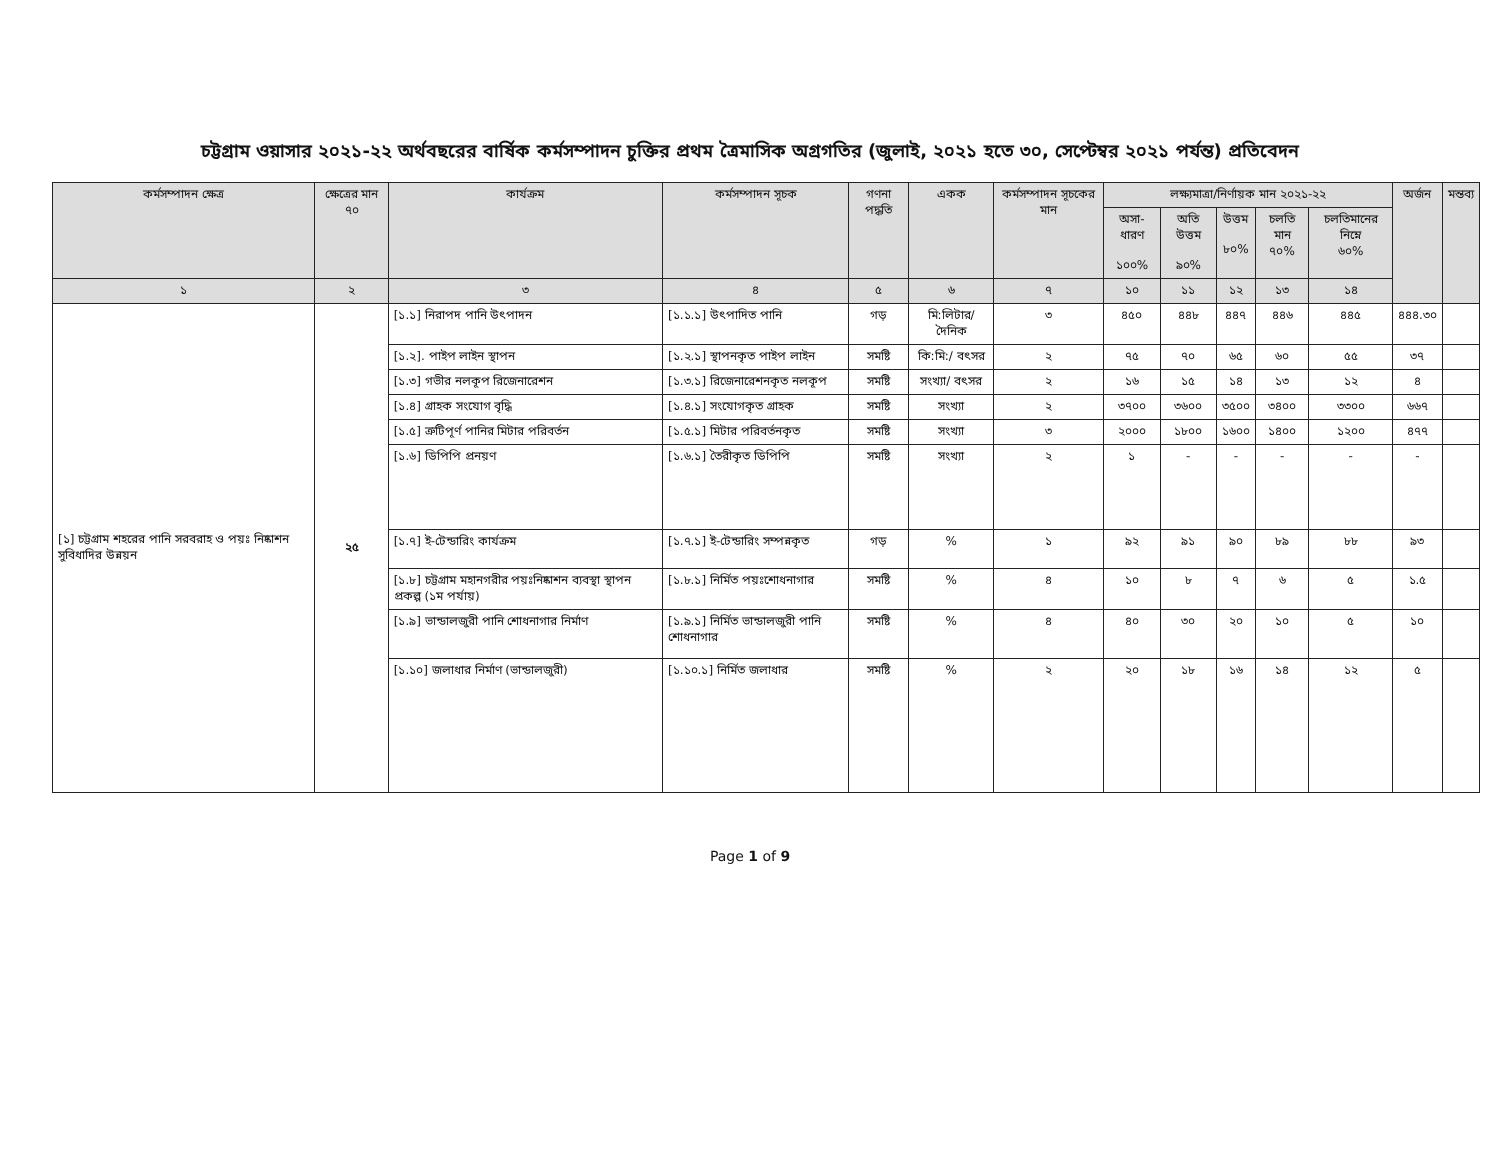চট্টগ্রাম ওয়াসার ২০২১-২২ অর্থবছরের বার্ষিক কর্মসম্পাদন চুক্তির প্রথম ত্রৈমাসিক অগ্রগতির (জুলাই, ২০২১ হতে ৩০, সেপ্টেম্বর ২০২১ পর্যন্ত) প্রতিবেদন
| কর্মসম্পাদন ক্ষেত্র | ক্ষেত্রের মান ৭০ | কার্যক্রম | কর্মসম্পাদন সূচক | গণনা পদ্ধতি | একক | কর্মসম্পাদন সূচকের মান | লক্ষ্যমাত্রা/নির্ণায়ক মান ২০২১-২২ | | | | | অর্জন | মন্তব্য |
| --- | --- | --- | --- | --- | --- | --- | --- | --- | --- | --- | --- | --- | --- |
| | | | | | | | অসা-ধারণ ১০০% | অতি উত্তম ৯০% | উত্তম ৮০% | চলতি মান ৭০% | চলতিমানের নিম্নে ৬০% | | |
| ১ | ২ | ৩ | ৪ | ৫ | ৬ | ৭ | ১০ | ১১ | ১২ | ১৩ | ১৪ | | |
| [১] চট্টগ্রাম শহরের পানি সরবরাহ ও পয়ঃ নিষ্কাশন সুবিধাদির উন্নয়ন | ২৫ | [১.১] নিরাপদ পানি উৎপাদন | [১.১.১] উৎপাদিত পানি | গড় | মি:লিটার/ দৈনিক | ৩ | ৪৫০ | ৪৪৮ | ৪৪৭ | ৪৪৬ | ৪৪৫ | ৪৪৪.৩০ | |
| | | [১.২]. পাইপ লাইন স্থাপন | [১.২.১] স্থাপনকৃত পাইপ লাইন | সমষ্টি | কি:মি:/ বৎসর | ২ | ৭৫ | ৭০ | ৬৫ | ৬০ | ৫৫ | ৩৭ | |
| | | [১.৩] গভীর নলকূপ রিজেনারেশন | [১.৩.১] রিজেনারেশনকৃত নলকূপ | সমষ্টি | সংখ্যা/ বৎসর | ২ | ১৬ | ১৫ | ১৪ | ১৩ | ১২ | ৪ | |
| | | [১.৪] গ্রাহক সংযোগ বৃদ্ধি | [১.৪.১] সংযোগকৃত গ্রাহক | সমষ্টি | সংখ্যা | ২ | ৩৭০০ | ৩৬০০ | ৩৫০০ | ৩৪০০ | ৩৩০০ | ৬৬৭ | |
| | | [১.৫] ত্রুটিপূর্ণ পানির মিটার পরিবর্তন | [১.৫.১] মিটার পরিবর্তনকৃত | সমষ্টি | সংখ্যা | ৩ | ২০০০ | ১৮০০ | ১৬০০ | ১৪০০ | ১২০০ | ৪৭৭ | |
| | | [১.৬] ডিপিপি প্রনয়ণ | [১.৬.১] তৈরীকৃত ডিপিপি | সমষ্টি | সংখ্যা | ২ | ১ | - | - | - | - | - | |
| | | [১.৭] ই-টেন্ডারিং কার্যক্রম | [১.৭.১] ই-টেন্ডারিং সম্পন্নকৃত | গড় | % | ১ | ৯২ | ৯১ | ৯০ | ৮৯ | ৮৮ | ৯৩ | |
| | | [১.৮] চট্টগ্রাম মহানগরীর পয়ঃনিষ্কাশন ব্যবস্থা স্থাপন প্রকল্প (১ম পর্যায়) | [১.৮.১] নির্মিত পয়ঃশোধনাগার | সমষ্টি | % | ৪ | ১০ | ৮ | ৭ | ৬ | ৫ | ১.৫ | |
| | | [১.৯] ভান্ডালজুরী পানি শোধনাগার নির্মাণ | [১.৯.১] নির্মিত ভান্ডালজুরী পানি শোধনাগার | সমষ্টি | % | ৪ | ৪০ | ৩০ | ২০ | ১০ | ৫ | ১০ | |
| | | [১.১০] জলাধার নির্মাণ (ভান্ডালজুরী) | [১.১০.১] নির্মিত জলাধার | সমষ্টি | % | ২ | ২০ | ১৮ | ১৬ | ১৪ | ১২ | ৫ | |
Page 1 of 9